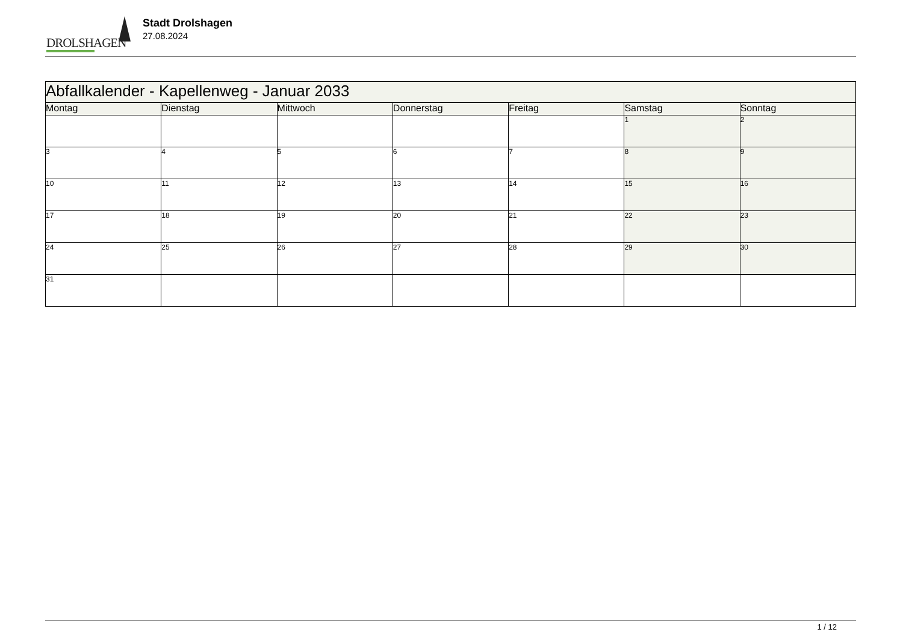DROLSHAGEN
Stadt Drolshagen
27.08.2024
| Abfallkalender - Kapellenweg - Januar 2033 | | | | | | |
| --- | --- | --- | --- | --- | --- | --- |
| Montag | Dienstag | Mittwoch | Donnerstag | Freitag | Samstag | Sonntag |
| | | | | | 1 | 2 |
| 3 | 4 | 5 | 6 | 7 | 8 | 9 |
| 10 | 11 | 12 | 13 | 14 | 15 | 16 |
| 17 | 18 | 19 | 20 | 21 | 22 | 23 |
| 24 | 25 | 26 | 27 | 28 | 29 | 30 |
| 31 | | | | | | |
1 / 12